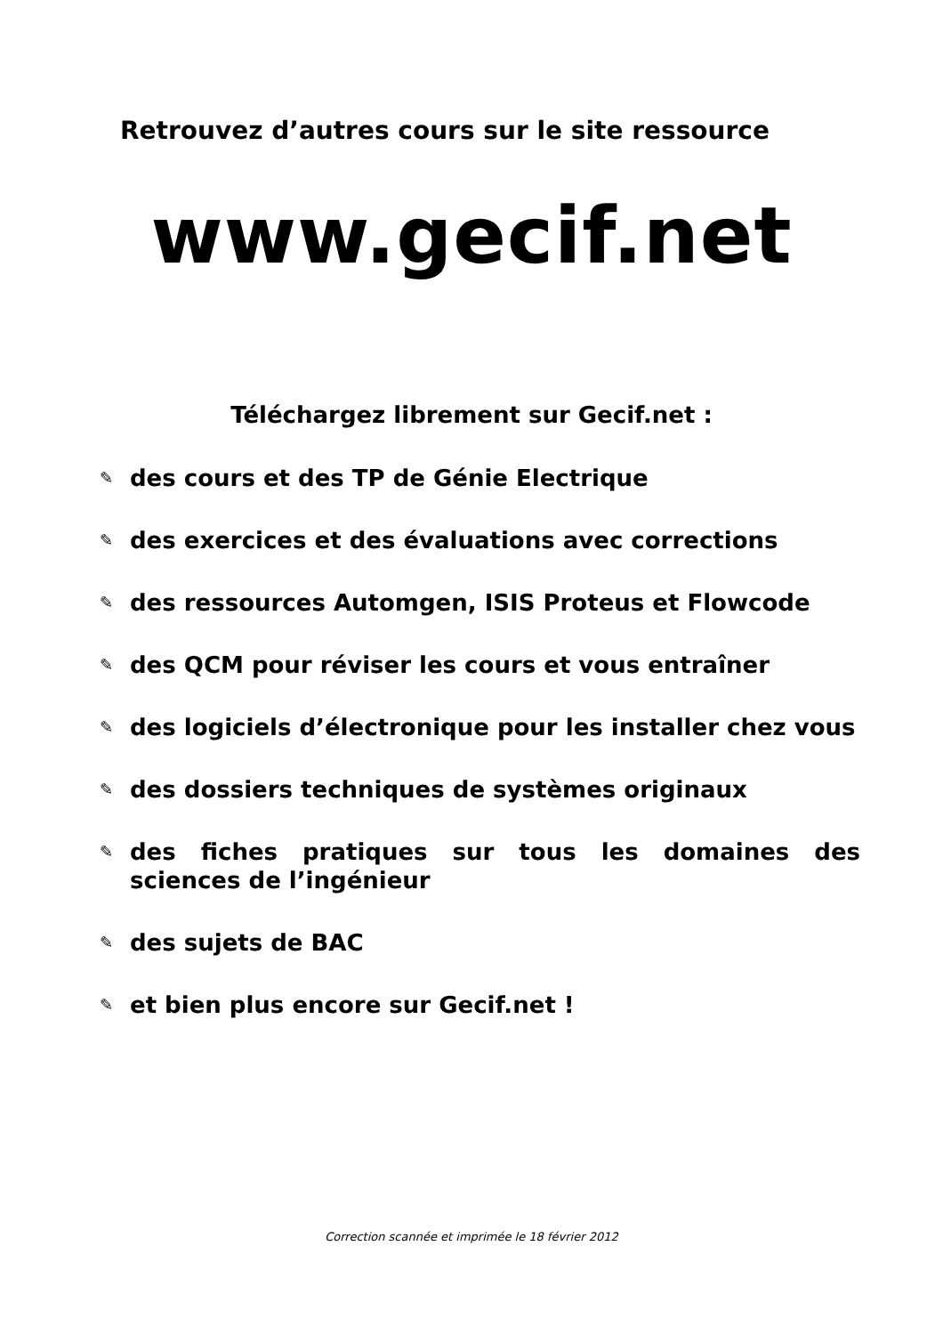Retrouvez d’autres cours sur le site ressource
www.gecif.net
Téléchargez librement sur Gecif.net :
✎ des cours et des TP de Génie Electrique
✎ des exercices et des évaluations avec corrections
✎ des ressources Automgen, ISIS Proteus et Flowcode
✎ des QCM pour réviser les cours et vous entraîner
✎ des logiciels d’électronique pour les installer chez vous
✎ des dossiers techniques de systèmes originaux
✎ des fiches pratiques sur tous les domaines des sciences de l’ingénieur
✎ des sujets de BAC
✎ et bien plus encore sur Gecif.net !
Correction scannée et imprimée le 18 février 2012